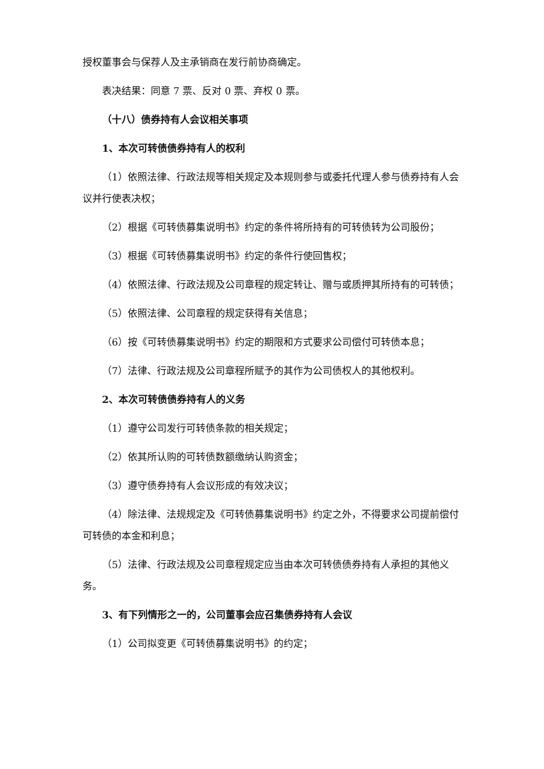授权董事会与保荐人及主承销商在发行前协商确定。
表决结果：同意 7 票、反对 0 票、弃权 0 票。
（十八）债券持有人会议相关事项
1、本次可转债债券持有人的权利
（1）依照法律、行政法规等相关规定及本规则参与或委托代理人参与债券持有人会议并行使表决权；
（2）根据《可转债募集说明书》约定的条件将所持有的可转债转为公司股份；
（3）根据《可转债募集说明书》约定的条件行使回售权；
（4）依照法律、行政法规及公司章程的规定转让、赠与或质押其所持有的可转债；
（5）依照法律、公司章程的规定获得有关信息；
（6）按《可转债募集说明书》约定的期限和方式要求公司偿付可转债本息；
（7）法律、行政法规及公司章程所赋予的其作为公司债权人的其他权利。
2、本次可转债债券持有人的义务
（1）遵守公司发行可转债条款的相关规定；
（2）依其所认购的可转债数额缴纳认购资金；
（3）遵守债券持有人会议形成的有效决议；
（4）除法律、法规规定及《可转债募集说明书》约定之外，不得要求公司提前偿付可转债的本金和利息；
（5）法律、行政法规及公司章程规定应当由本次可转债债券持有人承担的其他义务。
3、有下列情形之一的，公司董事会应召集债券持有人会议
（1）公司拟变更《可转债募集说明书》的约定；